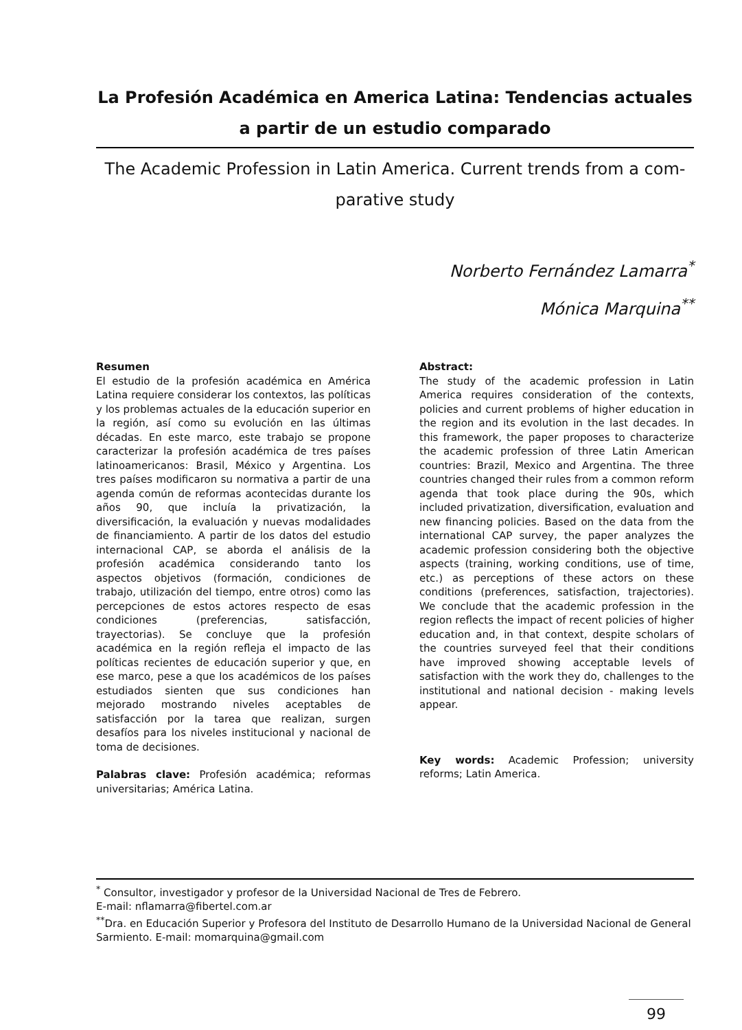La Profesión Académica en America Latina: Tendencias actuales a partir de un estudio comparado
The Academic Profession in Latin America. Current trends from a com-parative study
Norberto Fernández Lamarra<sup>*</sup>
Mónica Marquina<sup>**</sup>
Resumen
El estudio de la profesión académica en América Latina requiere considerar los contextos, las políticas y los problemas actuales de la educación superior en la región, así como su evolución en las últimas décadas. En este marco, este trabajo se propone caracterizar la profesión académica de tres países latinoamericanos: Brasil, México y Argentina. Los tres países modificaron su normativa a partir de una agenda común de reformas acontecidas durante los años 90, que incluía la privatización, la diversificación, la evaluación y nuevas modalidades de financiamiento. A partir de los datos del estudio internacional CAP, se aborda el análisis de la profesión académica considerando tanto los aspectos objetivos (formación, condiciones de trabajo, utilización del tiempo, entre otros) como las percepciones de estos actores respecto de esas condiciones (preferencias, satisfacción, trayectorias). Se concluye que la profesión académica en la región refleja el impacto de las políticas recientes de educación superior y que, en ese marco, pese a que los académicos de los países estudiados sienten que sus condiciones han mejorado mostrando niveles aceptables de satisfacción por la tarea que realizan, surgen desafíos para los niveles institucional y nacional de toma de decisiones.
Palabras clave: Profesión académica; reformas universitarias; América Latina.
Abstract:
The study of the academic profession in Latin America requires consideration of the contexts, policies and current problems of higher education in the region and its evolution in the last decades. In this framework, the paper proposes to characterize the academic profession of three Latin American countries: Brazil, Mexico and Argentina. The three countries changed their rules from a common reform agenda that took place during the 90s, which included privatization, diversification, evaluation and new financing policies. Based on the data from the international CAP survey, the paper analyzes the academic profession considering both the objective aspects (training, working conditions, use of time, etc.) as perceptions of these actors on these conditions (preferences, satisfaction, trajectories). We conclude that the academic profession in the region reflects the impact of recent policies of higher education and, in that context, despite scholars of the countries surveyed feel that their conditions have improved showing acceptable levels of satisfaction with the work they do, challenges to the institutional and national decision - making levels appear.
Key words: Academic Profession; university reforms; Latin America.
<sup>*</sup> Consultor, investigador y profesor de la Universidad Nacional de Tres de Febrero.
E-mail: nflamarra@fibertel.com.ar
<sup>**</sup> Dra. en Educación Superior y Profesora del Instituto de Desarrollo Humano de la Universidad Nacional de General Sarmiento. E-mail: momarquina@gmail.com
99